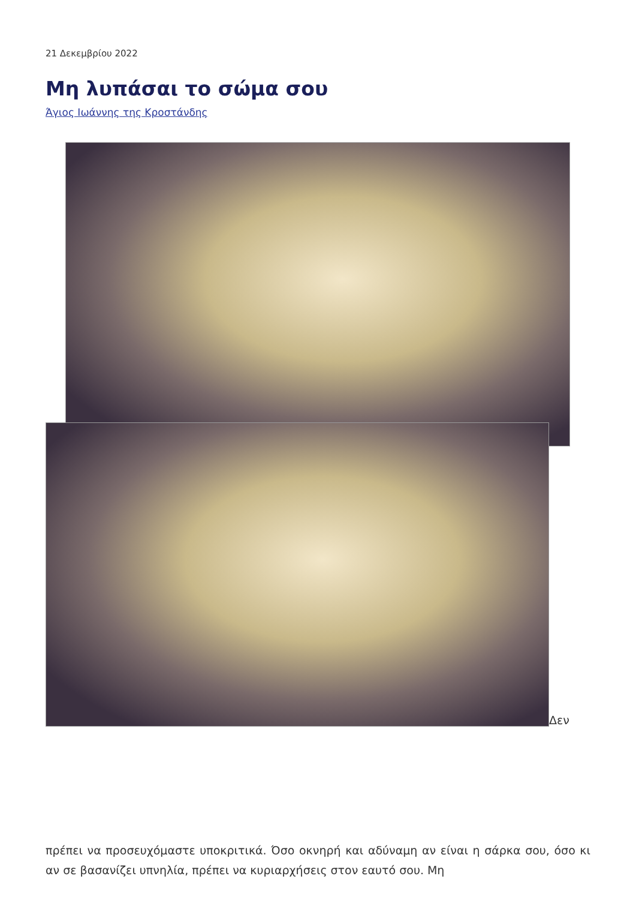21 Δεκεμβρίου 2022
Μη λυπάσαι το σώμα σου
Άγιος Ιωάννης της Κροστάνδης
Δεν
πρέπει να προσευχόμαστε υποκριτικά. Όσο οκνηρή και αδύναμη αν είναι η σάρκα σου, όσο κι αν σε βασανίζει υπνηλία, πρέπει να κυριαρχήσεις στον εαυτό σου. Μη